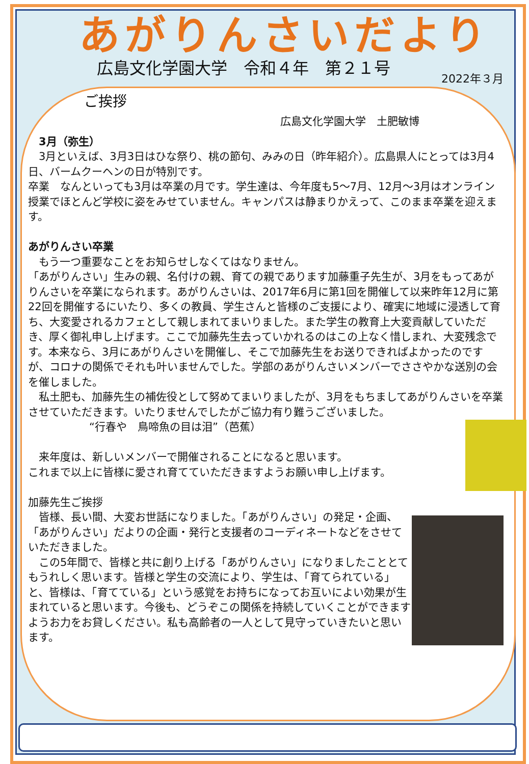あがりんさいだより
広島文化学園大学　令和４年　第２１号 2022年３月
ご挨拶
広島文化学園大学　土肥敏博
　3月（弥生）
　3月といえば、3月3日はひな祭り、桃の節句、みみの日（昨年紹介）。広島県人にとっては3月4日、バームクーヘンの日が特別です。
卒業　なんといっても3月は卒業の月です。学生達は、今年度も5～7月、12月～3月はオンライン授業でほとんど学校に姿をみせていません。キャンパスは静まりかえって、このまま卒業を迎えます。
あがりんさい卒業
　もう一つ重要なことをお知らせしなくてはなりません。
「あがりんさい」生みの親、名付けの親、育ての親であります加藤重子先生が、3月をもってあがりんさいを卒業になられます。あがりんさいは、2017年6月に第1回を開催して以来昨年12月に第22回を開催するにいたり、多くの教員、学生さんと皆様のご支援により、確実に地域に浸透して育ち、大変愛されるカフェとして親しまれてまいりました。また学生の教育上大変貢献していただき、厚く御礼申し上げます。ここで加藤先生去っていかれるのはこの上なく惜しまれ、大変残念です。本来なら、3月にあがりんさいを開催し、そこで加藤先生をお送りできればよかったのですが、コロナの関係でそれも叶いませんでした。学部のあがりんさいメンバーでささやかな送別の会を催しました。
　私土肥も、加藤先生の補佐役として努めてまいりましたが、3月をもちましてあがりんさいを卒業させていただきます。いたりませんでしたがご協力有り難うございました。
“行春や　鳥啼魚の目は泪”（芭蕉）
　来年度は、新しいメンバーで開催されることになると思います。
これまで以上に皆様に愛され育てていただきますようお願い申し上げます。
加藤先生ご挨拶
　皆様、長い間、大変お世話になりました。「あがりんさい」の発足・企画、「あがりんさい」だよりの企画・発行と支援者のコーディネートなどをさせていただきました。
　この5年間で、皆様と共に創り上げる「あがりんさい」になりましたこととてもうれしく思います。皆様と学生の交流により、学生は、「育てられている」と、皆様は、「育てている」という感覚をお持ちになってお互いによい効果が生まれていると思います。今後も、どうぞこの関係を持続していくことができますようお力をお貸しください。私も高齢者の一人として見守っていきたいと思います。